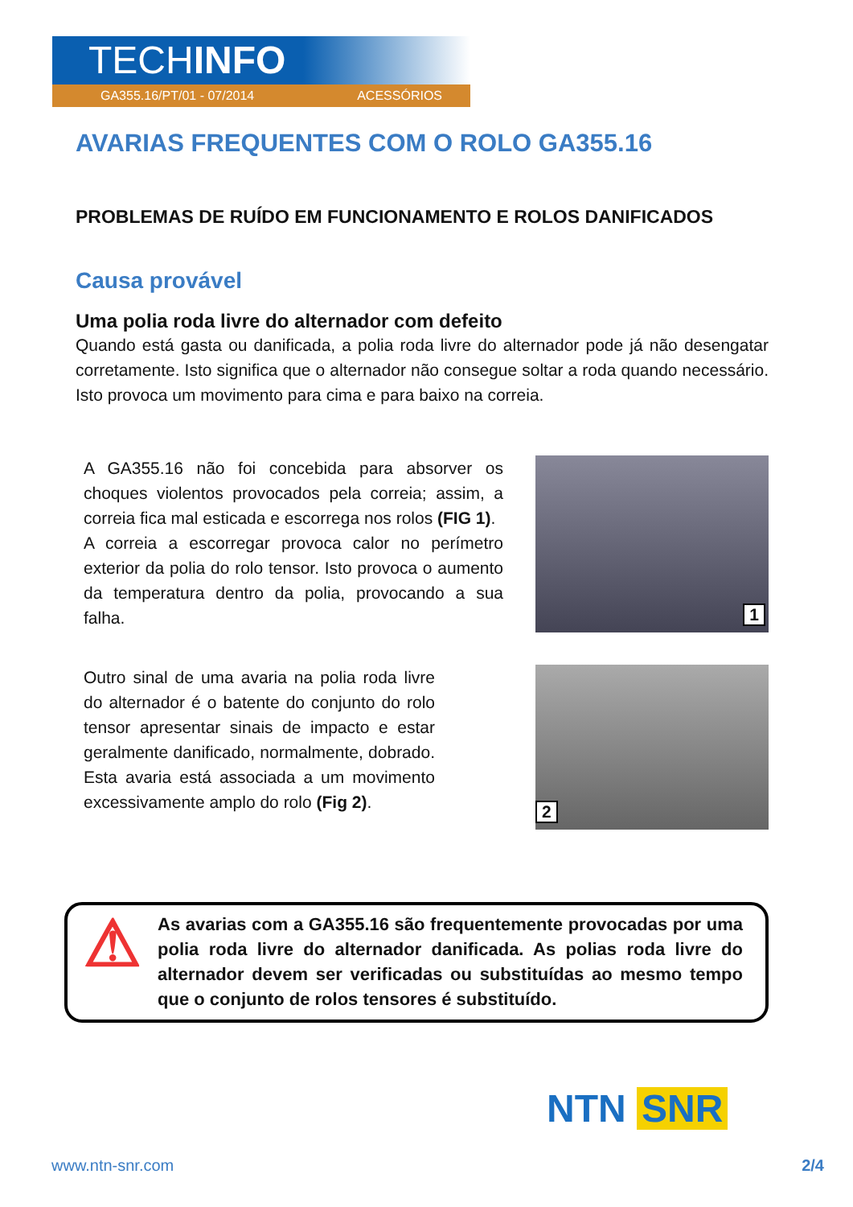TECHINFO
GA355.16/PT/01 - 07/2014 ACESSÓRIOS
AVARIAS FREQUENTES COM O ROLO GA355.16
PROBLEMAS DE RUÍDO EM FUNCIONAMENTO E ROLOS DANIFICADOS
Causa provável
Uma polia roda livre do alternador com defeito
Quando está gasta ou danificada, a polia roda livre do alternador pode já não desengatar corretamente. Isto significa que o alternador não consegue soltar a roda quando necessário. Isto provoca um movimento para cima e para baixo na correia.
A GA355.16 não foi concebida para absorver os choques violentos provocados pela correia; assim, a correia fica mal esticada e escorrega nos rolos (FIG 1).
A correia a escorregar provoca calor no perímetro exterior da polia do rolo tensor. Isto provoca o aumento da temperatura dentro da polia, provocando a sua falha.
1
Outro sinal de uma avaria na polia roda livre do alternador é o batente do conjunto do rolo tensor apresentar sinais de impacto e estar geralmente danificado, normalmente, dobrado. Esta avaria está associada a um movimento excessivamente amplo do rolo (Fig 2).
2
⚠
As avarias com a GA355.16 são frequentemente provocadas por uma polia roda livre do alternador danificada. As polias roda livre do alternador devem ser verificadas ou substituídas ao mesmo tempo que o conjunto de rolos tensores é substituído.
NTN SNR
www.ntn-snr.com 2/4